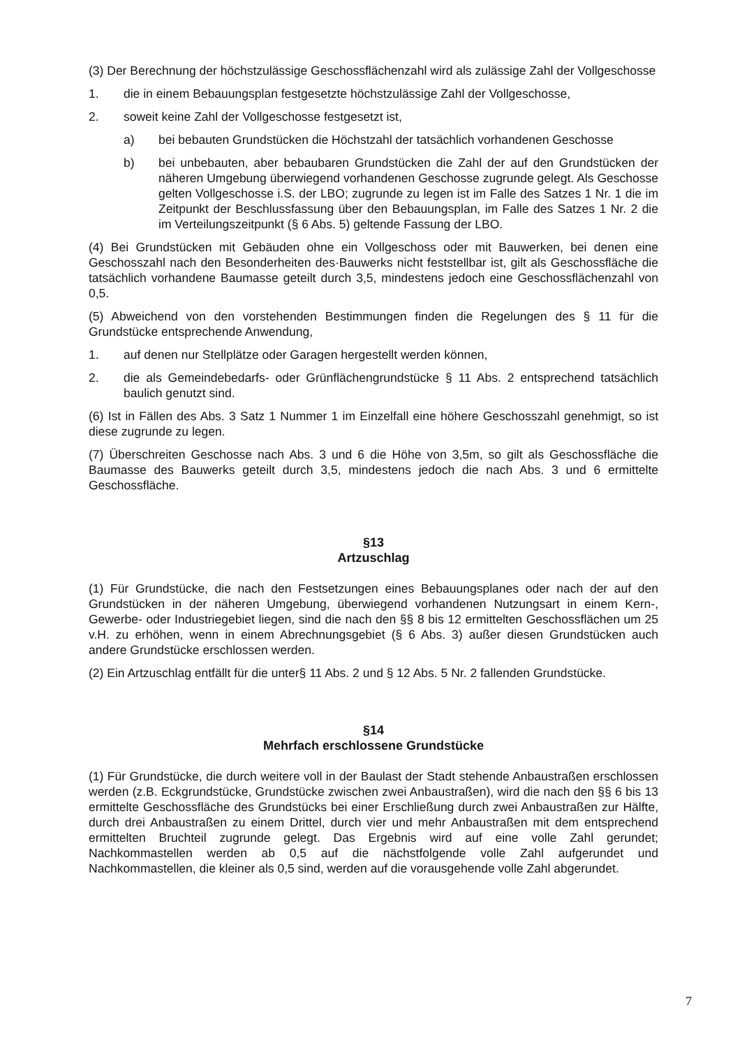(3) Der Berechnung der höchstzulässige Geschossflächenzahl wird als zulässige Zahl der Vollgeschosse
1. die in einem Bebauungsplan festgesetzte höchstzulässige Zahl der Vollgeschosse,
2. soweit keine Zahl der Vollgeschosse festgesetzt ist,
a) bei bebauten Grundstücken die Höchstzahl der tatsächlich vorhandenen Geschosse
b) bei unbebauten, aber bebaubaren Grundstücken die Zahl der auf den Grundstücken der näheren Umgebung überwiegend vorhandenen Geschosse zugrunde gelegt. Als Geschosse gelten Vollgeschosse i.S. der LBO; zugrunde zu legen ist im Falle des Satzes 1 Nr. 1 die im Zeitpunkt der Beschlussfassung über den Bebauungsplan, im Falle des Satzes 1 Nr. 2 die im Verteilungszeitpunkt (§ 6 Abs. 5) geltende Fassung der LBO.
(4) Bei Grundstücken mit Gebäuden ohne ein Vollgeschoss oder mit Bauwerken, bei denen eine Geschosszahl nach den Besonderheiten des·Bauwerks nicht feststellbar ist, gilt als Geschossfläche die tatsächlich vorhandene Baumasse geteilt durch 3,5, mindestens jedoch eine Geschossflächenzahl von 0,5.
(5) Abweichend von den vorstehenden Bestimmungen finden die Regelungen des § 11 für die Grundstücke entsprechende Anwendung,
1. auf denen nur Stellplätze oder Garagen hergestellt werden können,
2. die als Gemeindebedarfs- oder Grünflächengrundstücke § 11 Abs. 2 entsprechend tatsächlich baulich genutzt sind.
(6) Ist in Fällen des Abs. 3 Satz 1 Nummer 1 im Einzelfall eine höhere Geschosszahl genehmigt, so ist diese zugrunde zu legen.
(7) Überschreiten Geschosse nach Abs. 3 und 6 die Höhe von 3,5m, so gilt als Geschossfläche die Baumasse des Bauwerks geteilt durch 3,5, mindestens jedoch die nach Abs. 3 und 6 ermittelte Geschossfläche.
§13
Artzuschlag
(1) Für Grundstücke, die nach den Festsetzungen eines Bebauungsplanes oder nach der auf den Grundstücken in der näheren Umgebung, überwiegend vorhandenen Nutzungsart in einem Kern-, Gewerbe- oder Industriegebiet liegen, sind die nach den §§ 8 bis 12 ermittelten Geschossflächen um 25 v.H. zu erhöhen, wenn in einem Abrechnungsgebiet (§ 6 Abs. 3) außer diesen Grundstücken auch andere Grundstücke erschlossen werden.
(2) Ein Artzuschlag entfällt für die unter§ 11 Abs. 2 und § 12 Abs. 5 Nr. 2 fallenden Grundstücke.
§14
Mehrfach erschlossene Grundstücke
(1) Für Grundstücke, die durch weitere voll in der Baulast der Stadt stehende Anbaustraßen erschlossen werden (z.B. Eckgrundstücke, Grundstücke zwischen zwei Anbaustraßen), wird die nach den §§ 6 bis 13 ermittelte Geschossfläche des Grundstücks bei einer Erschließung durch zwei Anbaustraßen zur Hälfte, durch drei Anbaustraßen zu einem Drittel, durch vier und mehr Anbaustraßen mit dem entsprechend ermittelten Bruchteil zugrunde gelegt. Das Ergebnis wird auf eine volle Zahl gerundet; Nachkommastellen werden ab 0,5 auf die nächstfolgende volle Zahl aufgerundet und Nachkommastellen, die kleiner als 0,5 sind, werden auf die vorausgehende volle Zahl abgerundet.
7